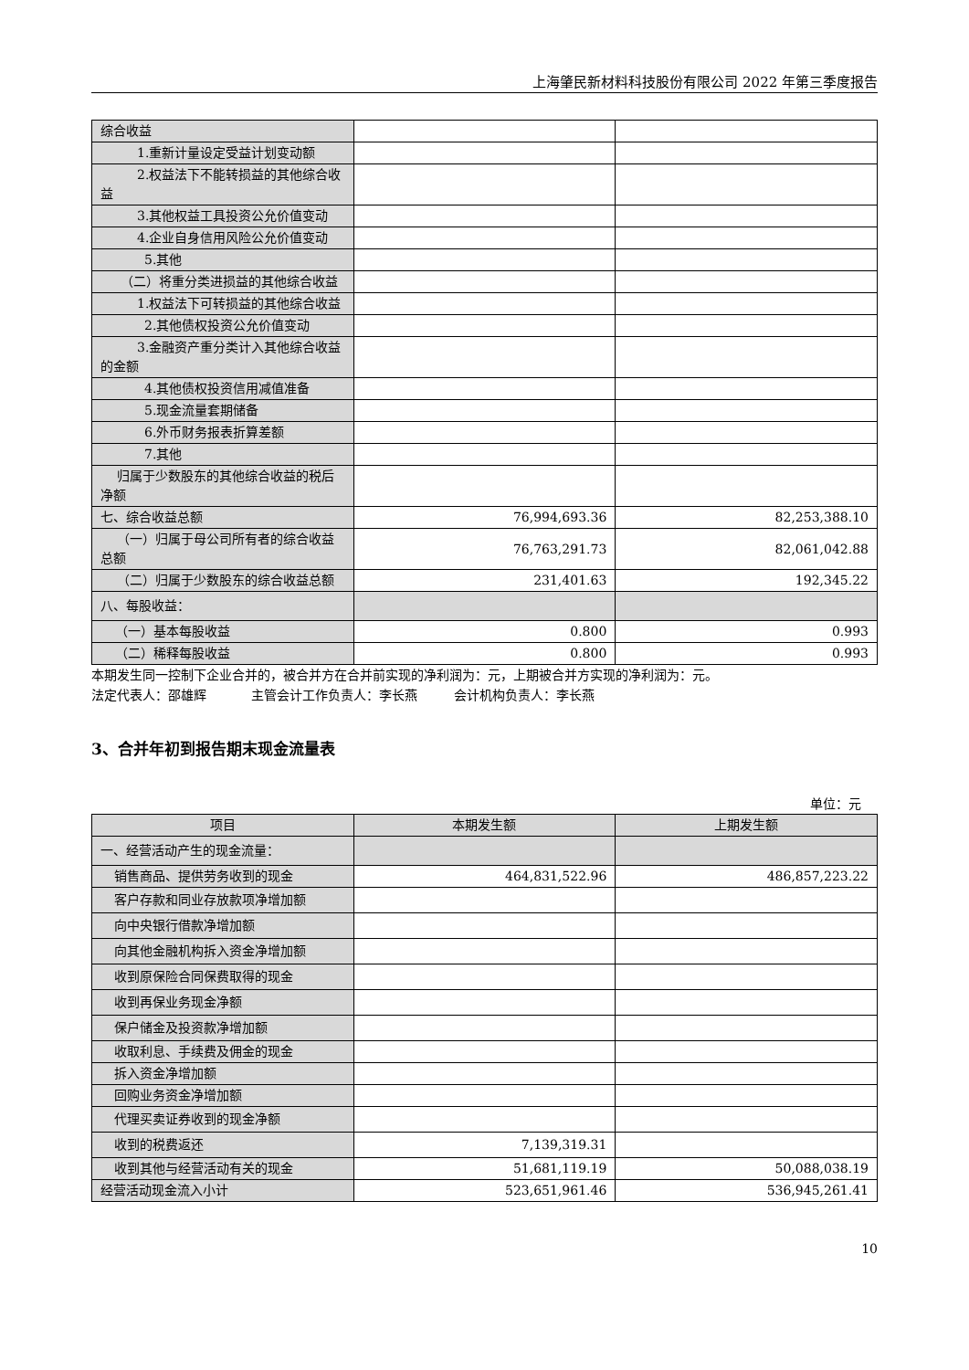上海肇民新材料科技股份有限公司 2022 年第三季度报告
| 综合收益 | | |
| 1.重新计量设定受益计划变动额 | | |
| 2.权益法下不能转损益的其他综合收益 | | |
| 3.其他权益工具投资公允价值变动 | | |
| 4.企业自身信用风险公允价值变动 | | |
| 5.其他 | | |
| （二）将重分类进损益的其他综合收益 | | |
| 1.权益法下可转损益的其他综合收益 | | |
| 2.其他债权投资公允价值变动 | | |
| 3.金融资产重分类计入其他综合收益的金额 | | |
| 4.其他债权投资信用减值准备 | | |
| 5.现金流量套期储备 | | |
| 6.外币财务报表折算差额 | | |
| 7.其他 | | |
| 归属于少数股东的其他综合收益的税后净额 | | |
| 七、综合收益总额 | 76,994,693.36 | 82,253,388.10 |
| （一）归属于母公司所有者的综合收益总额 | 76,763,291.73 | 82,061,042.88 |
| （二）归属于少数股东的综合收益总额 | 231,401.63 | 192,345.22 |
| 八、每股收益： | | |
| （一）基本每股收益 | 0.800 | 0.993 |
| （二）稀释每股收益 | 0.800 | 0.993 |
本期发生同一控制下企业合并的，被合并方在合并前实现的净利润为：元，上期被合并方实现的净利润为：元。
法定代表人：邵雄辉 主管会计工作负责人：李长燕 会计机构负责人：李长燕
3、合并年初到报告期末现金流量表
单位：元
| 项目 | 本期发生额 | 上期发生额 |
| --- | --- | --- |
| 一、经营活动产生的现金流量： | | |
| 销售商品、提供劳务收到的现金 | 464,831,522.96 | 486,857,223.22 |
| 客户存款和同业存放款项净增加额 | | |
| 向中央银行借款净增加额 | | |
| 向其他金融机构拆入资金净增加额 | | |
| 收到原保险合同保费取得的现金 | | |
| 收到再保业务现金净额 | | |
| 保户储金及投资款净增加额 | | |
| 收取利息、手续费及佣金的现金 | | |
| 拆入资金净增加额 | | |
| 回购业务资金净增加额 | | |
| 代理买卖证券收到的现金净额 | | |
| 收到的税费返还 | 7,139,319.31 | |
| 收到其他与经营活动有关的现金 | 51,681,119.19 | 50,088,038.19 |
| 经营活动现金流入小计 | 523,651,961.46 | 536,945,261.41 |
10